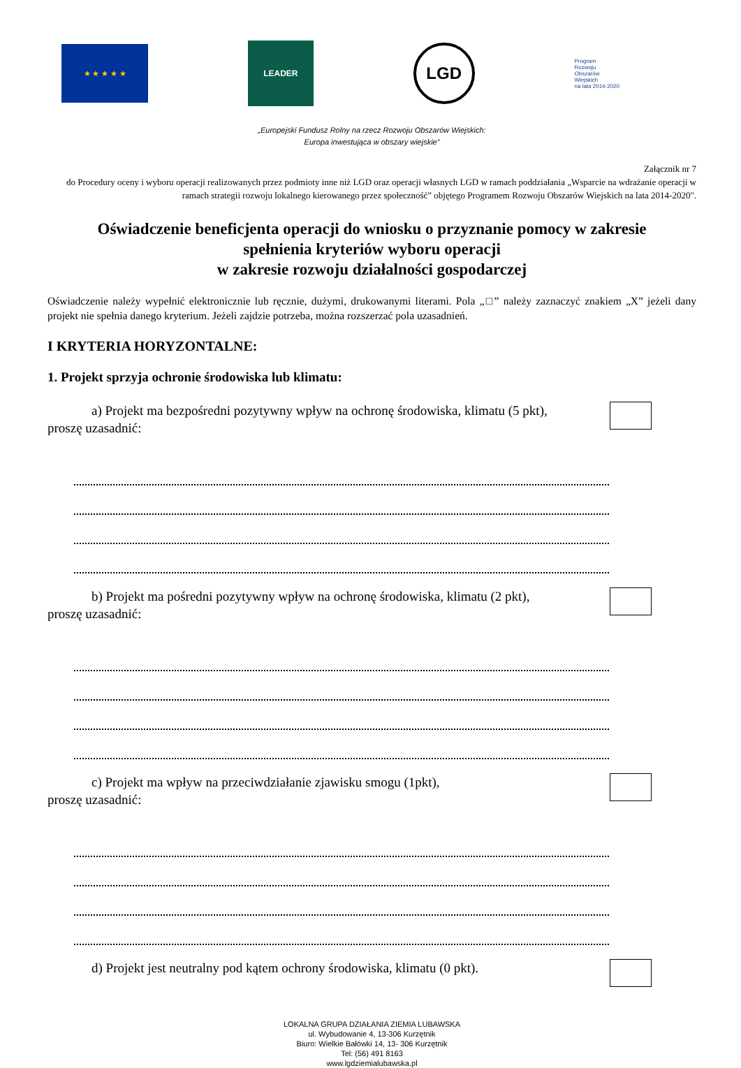★ ★ ★ ★ ★
LEADER
LGD
Program
Rozwoju
Obszarów
Wiejskich
na lata 2014-2020
„Europejski Fundusz Rolny na rzecz Rozwoju Obszarów Wiejskich:
Europa inwestująca w obszary wiejskie”
Załącznik nr 7
do Procedury oceny i wyboru operacji realizowanych przez podmioty inne niż LGD oraz operacji własnych LGD w ramach poddziałania „Wsparcie na wdrażanie operacji w ramach strategii rozwoju lokalnego kierowanego przez społeczność” objętego Programem Rozwoju Obszarów Wiejskich na lata 2014-2020".
Oświadczenie beneficjenta operacji do wniosku o przyznanie pomocy w zakresie
spełnienia kryteriów wyboru operacji
w zakresie rozwoju działalności gospodarczej
Oświadczenie należy wypełnić elektronicznie lub ręcznie, dużymi, drukowanymi literami. Pola „□” należy zaznaczyć znakiem „X” jeżeli dany projekt nie spełnia danego kryterium. Jeżeli zajdzie potrzeba, można rozszerzać pola uzasadnień.
I KRYTERIA HORYZONTALNE:
1. Projekt sprzyja ochronie środowiska lub klimatu:
a) Projekt ma bezpośredni pozytywny wpływ na ochronę środowiska, klimatu (5 pkt),
proszę uzasadnić:
b) Projekt ma pośredni pozytywny wpływ na ochronę środowiska, klimatu (2 pkt),
proszę uzasadnić:
c) Projekt ma wpływ na przeciwdziałanie zjawisku smogu (1pkt),
proszę uzasadnić:
d) Projekt jest neutralny pod kątem ochrony środowiska, klimatu (0 pkt).
LOKALNA GRUPA DZIAŁANIA ZIEMIA LUBAWSKA
ul. Wybudowanie 4, 13-306 Kurzętnik
Biuro: Wielkie Bałówki 14, 13- 306 Kurzętnik
Tel: (56) 491 8163
www.lgdziemialubawska.pl